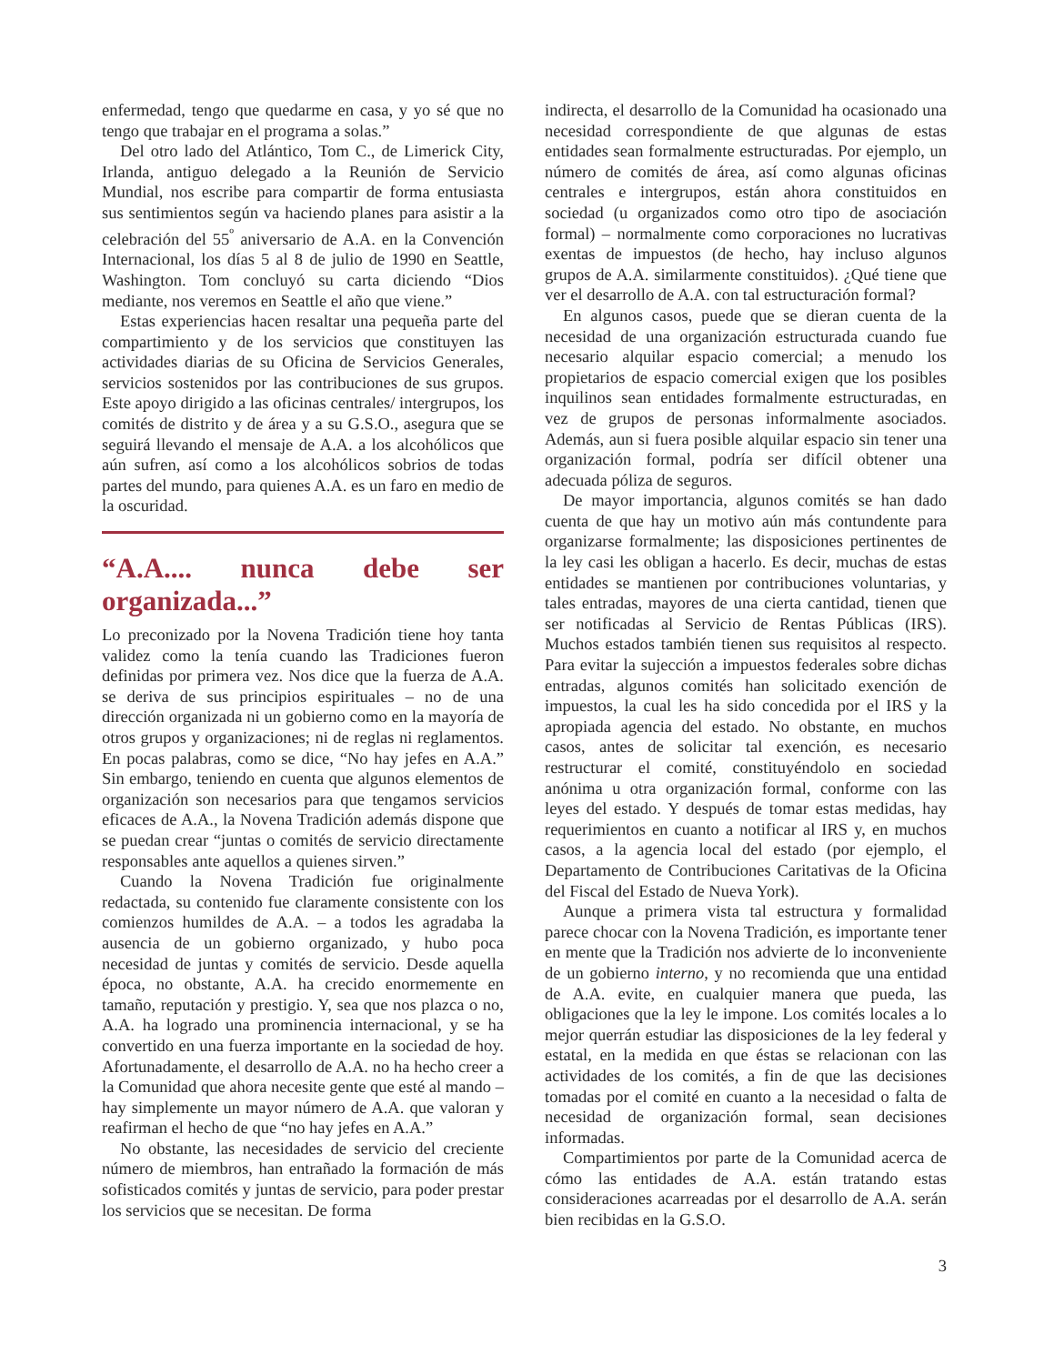enfermedad, tengo que quedarme en casa, y yo sé que no tengo que trabajar en el programa a solas.”
Del otro lado del Atlántico, Tom C., de Limerick City, Irlanda, antiguo delegado a la Reunión de Servicio Mundial, nos escribe para compartir de forma entusiasta sus sentimientos según va haciendo planes para asistir a la celebración del 55<sup>º</sup> aniversario de A.A. en la Convención Internacional, los días 5 al 8 de julio de 1990 en Seattle, Washington. Tom concluyó su carta diciendo “Dios mediante, nos veremos en Seattle el año que viene.”
Estas experiencias hacen resaltar una pequeña parte del compartimiento y de los servicios que constituyen las actividades diarias de su Oficina de Servicios Generales, servicios sostenidos por las contribuciones de sus grupos. Este apoyo dirigido a las oficinas centrales/ intergrupos, los comités de distrito y de área y a su G.S.O., asegura que se seguirá llevando el mensaje de A.A. a los alcohólicos que aún sufren, así como a los alcohólicos sobrios de todas partes del mundo, para quienes A.A. es un faro en medio de la oscuridad.
“A.A.... nunca debe ser organizada...”
Lo preconizado por la Novena Tradición tiene hoy tanta validez como la tenía cuando las Tradiciones fueron definidas por primera vez. Nos dice que la fuerza de A.A. se deriva de sus principios espirituales – no de una dirección organizada ni un gobierno como en la mayoría de otros grupos y organizaciones; ni de reglas ni reglamentos. En pocas palabras, como se dice, “No hay jefes en A.A.” Sin embargo, teniendo en cuenta que algunos elementos de organización son necesarios para que tengamos servicios eficaces de A.A., la Novena Tradición además dispone que se puedan crear “juntas o comités de servicio directamente responsables ante aquellos a quienes sirven.”
Cuando la Novena Tradición fue originalmente redactada, su contenido fue claramente consistente con los comienzos humildes de A.A. – a todos les agradaba la ausencia de un gobierno organizado, y hubo poca necesidad de juntas y comités de servicio. Desde aquella época, no obstante, A.A. ha crecido enormemente en tamaño, reputación y prestigio. Y, sea que nos plazca o no, A.A. ha logrado una prominencia internacional, y se ha convertido en una fuerza importante en la sociedad de hoy. Afortunadamente, el desarrollo de A.A. no ha hecho creer a la Comunidad que ahora necesite gente que esté al mando – hay simplemente un mayor número de A.A. que valoran y reafirman el hecho de que “no hay jefes en A.A.”
No obstante, las necesidades de servicio del creciente número de miembros, han entrañado la formación de más sofisticados comités y juntas de servicio, para poder prestar los servicios que se necesitan. De forma
indirecta, el desarrollo de la Comunidad ha ocasionado una necesidad correspondiente de que algunas de estas entidades sean formalmente estructuradas. Por ejemplo, un número de comités de área, así como algunas oficinas centrales e intergrupos, están ahora constituidos en sociedad (u organizados como otro tipo de asociación formal) – normalmente como corporaciones no lucrativas exentas de impuestos (de hecho, hay incluso algunos grupos de A.A. similarmente constituidos). ¿Qué tiene que ver el desarrollo de A.A. con tal estructuración formal?
En algunos casos, puede que se dieran cuenta de la necesidad de una organización estructurada cuando fue necesario alquilar espacio comercial; a menudo los propietarios de espacio comercial exigen que los posibles inquilinos sean entidades formalmente estructuradas, en vez de grupos de personas informalmente asociados. Además, aun si fuera posible alquilar espacio sin tener una organización formal, podría ser difícil obtener una adecuada póliza de seguros.
De mayor importancia, algunos comités se han dado cuenta de que hay un motivo aún más contundente para organizarse formalmente; las disposiciones pertinentes de la ley casi les obligan a hacerlo. Es decir, muchas de estas entidades se mantienen por contribuciones voluntarias, y tales entradas, mayores de una cierta cantidad, tienen que ser notificadas al Servicio de Rentas Públicas (IRS). Muchos estados también tienen sus requisitos al respecto. Para evitar la sujección a impuestos federales sobre dichas entradas, algunos comités han solicitado exención de impuestos, la cual les ha sido concedida por el IRS y la apropiada agencia del estado. No obstante, en muchos casos, antes de solicitar tal exención, es necesario restructurar el comité, constituyéndolo en sociedad anónima u otra organización formal, conforme con las leyes del estado. Y después de tomar estas medidas, hay requerimientos en cuanto a notificar al IRS y, en muchos casos, a la agencia local del estado (por ejemplo, el Departamento de Contribuciones Caritativas de la Oficina del Fiscal del Estado de Nueva York).
Aunque a primera vista tal estructura y formalidad parece chocar con la Novena Tradición, es importante tener en mente que la Tradición nos advierte de lo inconveniente de un gobierno interno, y no recomienda que una entidad de A.A. evite, en cualquier manera que pueda, las obligaciones que la ley le impone. Los comités locales a lo mejor querrán estudiar las disposiciones de la ley federal y estatal, en la medida en que éstas se relacionan con las actividades de los comités, a fin de que las decisiones tomadas por el comité en cuanto a la necesidad o falta de necesidad de organización formal, sean decisiones informadas.
Compartimientos por parte de la Comunidad acerca de cómo las entidades de A.A. están tratando estas consideraciones acarreadas por el desarrollo de A.A. serán bien recibidas en la G.S.O.
3